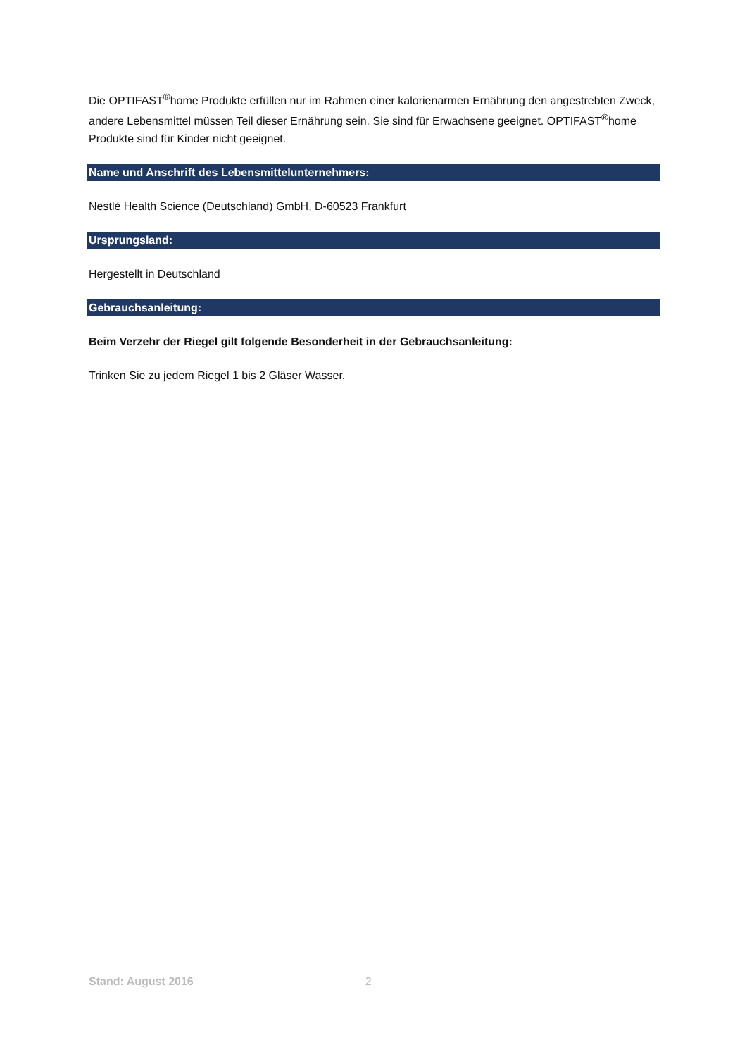Die OPTIFAST<sup>®</sup>home Produkte erfüllen nur im Rahmen einer kalorienarmen Ernährung den angestrebten Zweck, andere Lebensmittel müssen Teil dieser Ernährung sein. Sie sind für Erwachsene geeignet. OPTIFAST<sup>®</sup>home Produkte sind für Kinder nicht geeignet.
Name und Anschrift des Lebensmittelunternehmers:
Nestlé Health Science (Deutschland) GmbH, D-60523 Frankfurt
Ursprungsland:
Hergestellt in Deutschland
Gebrauchsanleitung:
Beim Verzehr der Riegel gilt folgende Besonderheit in der Gebrauchsanleitung:
Trinken Sie zu jedem Riegel 1 bis 2 Gläser Wasser.
Stand: August 2016 2